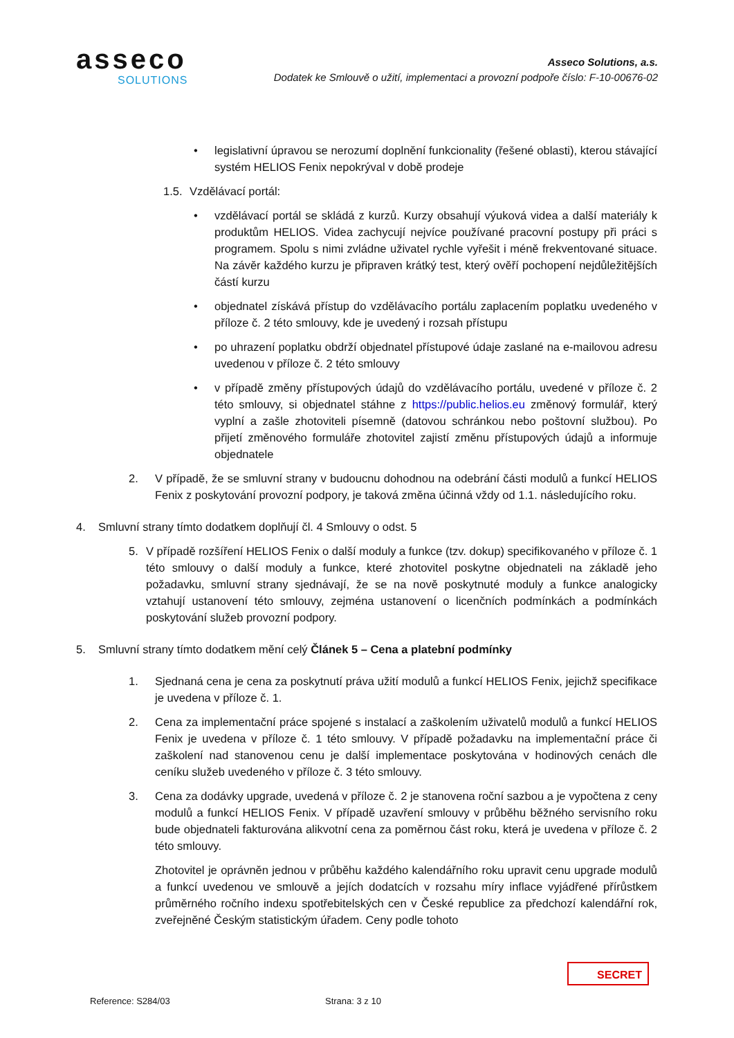asseco
SOLUTIONS
Asseco Solutions, a.s.
Dodatek ke Smlouvě o užití, implementaci a provozní podpoře číslo: F-10-00676-02
• legislativní úpravou se nerozumí doplnění funkcionality (řešené oblasti), kterou stávající systém HELIOS Fenix nepokrýval v době prodeje
1.5. Vzdělávací portál:
• vzdělávací portál se skládá z kurzů. Kurzy obsahují výuková videa a další materiály k produktům HELIOS. Videa zachycují nejvíce používané pracovní postupy při práci s programem. Spolu s nimi zvládne uživatel rychle vyřešit i méně frekventované situace. Na závěr každého kurzu je připraven krátký test, který ověří pochopení nejdůležitějších částí kurzu
• objednatel získává přístup do vzdělávacího portálu zaplacením poplatku uvedeného v příloze č. 2 této smlouvy, kde je uvedený i rozsah přístupu
• po uhrazení poplatku obdrží objednatel přístupové údaje zaslané na e-mailovou adresu uvedenou v příloze č. 2 této smlouvy
• v případě změny přístupových údajů do vzdělávacího portálu, uvedené v příloze č. 2 této smlouvy, si objednatel stáhne z https://public.helios.eu změnový formulář, který vyplní a zašle zhotoviteli písemně (datovou schránkou nebo poštovní službou). Po přijetí změnového formuláře zhotovitel zajistí změnu přístupových údajů a informuje objednatele
2. V případě, že se smluvní strany v budoucnu dohodnou na odebrání části modulů a funkcí HELIOS Fenix z poskytování provozní podpory, je taková změna účinná vždy od 1.1. následujícího roku.
4. Smluvní strany tímto dodatkem doplňují čl. 4 Smlouvy o odst. 5
5. V případě rozšíření HELIOS Fenix o další moduly a funkce (tzv. dokup) specifikovaného v příloze č. 1 této smlouvy o další moduly a funkce, které zhotovitel poskytne objednateli na základě jeho požadavku, smluvní strany sjednávají, že se na nově poskytnuté moduly a funkce analogicky vztahují ustanovení této smlouvy, zejména ustanovení o licenčních podmínkách a podmínkách poskytování služeb provozní podpory.
5. Smluvní strany tímto dodatkem mění celý Článek 5 – Cena a platební podmínky
1. Sjednaná cena je cena za poskytnutí práva užití modulů a funkcí HELIOS Fenix, jejichž specifikace je uvedena v příloze č. 1.
2. Cena za implementační práce spojené s instalací a zaškolením uživatelů modulů a funkcí HELIOS Fenix je uvedena v příloze č. 1 této smlouvy. V případě požadavku na implementační práce či zaškolení nad stanovenou cenu je další implementace poskytována v hodinových cenách dle ceníku služeb uvedeného v příloze č. 3 této smlouvy.
3. Cena za dodávky upgrade, uvedená v příloze č. 2 je stanovena roční sazbou a je vypočtena z ceny modulů a funkcí HELIOS Fenix. V případě uzavření smlouvy v průběhu běžného servisního roku bude objednateli fakturována alikvotní cena za poměrnou část roku, která je uvedena v příloze č. 2 této smlouvy.
Zhotovitel je oprávněn jednou v průběhu každého kalendářního roku upravit cenu upgrade modulů a funkcí uvedenou ve smlouvě a jejích dodatcích v rozsahu míry inflace vyjádřené přírůstkem průměrného ročního indexu spotřebitelských cen v České republice za předchozí kalendářní rok, zveřejněné Českým statistickým úřadem. Ceny podle tohoto
SECRET
Reference: S284/03 Strana: 3 z 10